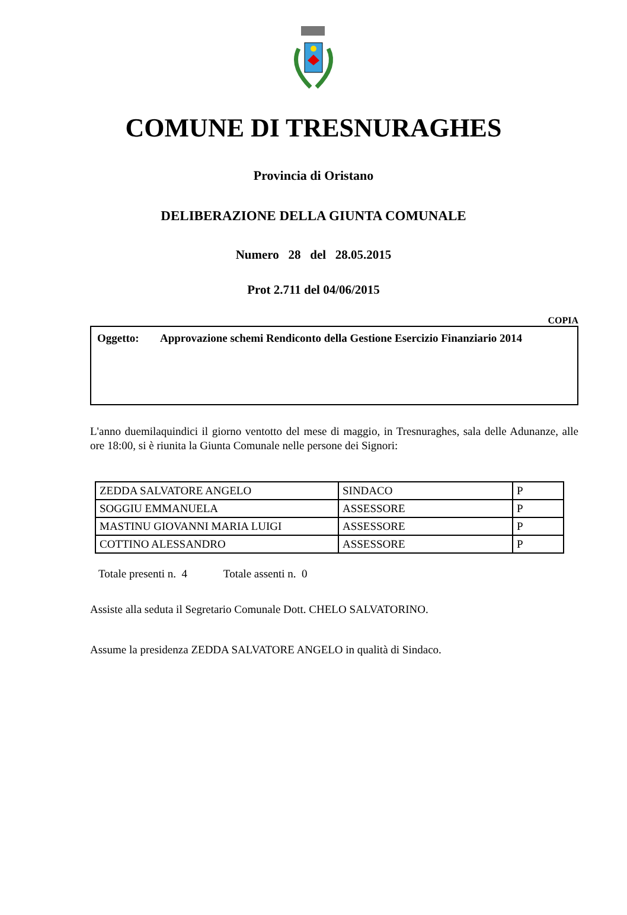COMUNE DI TRESNURAGHES
Provincia di Oristano
DELIBERAZIONE DELLA GIUNTA COMUNALE
Numero 28 del 28.05.2015
Prot 2.711 del 04/06/2015
COPIA
Oggetto: Approvazione schemi Rendiconto della Gestione Esercizio Finanziario 2014
L'anno duemilaquindici il giorno ventotto del mese di maggio, in Tresnuraghes, sala delle Adunanze, alle ore 18:00, si è riunita la Giunta Comunale nelle persone dei Signori:
| ZEDDA SALVATORE ANGELO | SINDACO | P |
| SOGGIU EMMANUELA | ASSESSORE | P |
| MASTINU GIOVANNI MARIA LUIGI | ASSESSORE | P |
| COTTINO ALESSANDRO | ASSESSORE | P |
Totale presenti n. 4 Totale assenti n. 0
Assiste alla seduta il Segretario Comunale Dott. CHELO SALVATORINO.
Assume la presidenza ZEDDA SALVATORE ANGELO in qualità di Sindaco.